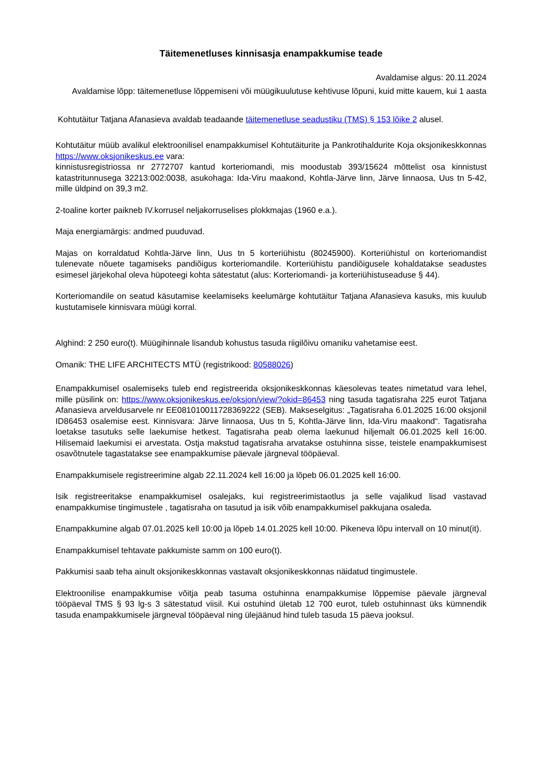Täitemenetluses kinnisasja enampakkumise teade
Avaldamise algus: 20.11.2024
Avaldamise lõpp: täitemenetluse lõppemiseni või müügikuulutuse kehtivuse lõpuni, kuid mitte kauem, kui 1 aasta
Kohtutäitur Tatjana Afanasieva avaldab teadaande täitemenetluse seadustiku (TMS) § 153 lõike 2 alusel.
Kohtutäitur müüb avalikul elektroonilisel enampakkumisel Kohtutäiturite ja Pankrotihaldurite Koja oksjonikeskkonnas https://www.oksjonikeskus.ee vara:
kinnistusregistriossa nr 2772707 kantud korteriomandi, mis moodustab 393/15624 mõttelist osa kinnistust katastritunnusega 32213:002:0038, asukohaga: Ida-Viru maakond, Kohtla-Järve linn, Järve linnaosa, Uus tn 5-42, mille üldpind on 39,3 m2.
2-toaline korter paikneb IV.korrusel neljakorruselises plokkmajas (1960 e.a.).
Maja energiamärgis: andmed puuduvad.
Majas on korraldatud Kohtla-Järve linn, Uus tn 5 korteriühistu (80245900). Korteriühistul on korteriomandist tulenevate nõuete tagamiseks pandiõigus korteriomandile. Korteriühistu pandiõigusele kohaldatakse seadustes esimesel järjekohal oleva hüpoteegi kohta sätestatut (alus: Korteriomandi- ja korteriühistuseaduse § 44).
Korteriomandile on seatud käsutamise keelamiseks keelumärge kohtutäitur Tatjana Afanasieva kasuks, mis kuulub kustutamisele kinnisvara müügi korral.
Alghind: 2 250 euro(t). Müügihinnale lisandub kohustus tasuda riigilõivu omaniku vahetamise eest.
Omanik: THE LIFE ARCHITECTS MTÜ (registrikood: 80588026)
Enampakkumisel osalemiseks tuleb end registreerida oksjonikeskkonnas käesolevas teates nimetatud vara lehel, mille püsilink on: https://www.oksjonikeskus.ee/oksjon/view/?okid=86453 ning tasuda tagatisraha 225 eurot Tatjana Afanasieva arveldusarvele nr EE081010011728369222 (SEB). Makseselgitus: „Tagatisraha 6.01.2025 16:00 oksjonil ID86453 osalemise eest. Kinnisvara: Järve linnaosa, Uus tn 5, Kohtla-Järve linn, Ida-Viru maakond“. Tagatisraha loetakse tasutuks selle laekumise hetkest. Tagatisraha peab olema laekunud hiljemalt 06.01.2025 kell 16:00. Hilisemaid laekumisi ei arvestata. Ostja makstud tagatisraha arvatakse ostuhinna sisse, teistele enampakkumisest osavõtnutele tagastatakse see enampakkumise päevale järgneval tööpäeval.
Enampakkumisele registreerimine algab 22.11.2024 kell 16:00 ja lõpeb 06.01.2025 kell 16:00.
Isik registreeritakse enampakkumisel osalejaks, kui registreerimistaotlus ja selle vajalikud lisad vastavad enampakkumise tingimustele , tagatisraha on tasutud ja isik võib enampakkumisel pakkujana osaleda.
Enampakkumine algab 07.01.2025 kell 10:00 ja lõpeb 14.01.2025 kell 10:00. Pikeneva lõpu intervall on 10 minut(it).
Enampakkumisel tehtavate pakkumiste samm on 100 euro(t).
Pakkumisi saab teha ainult oksjonikeskkonnas vastavalt oksjonikeskkonnas näidatud tingimustele.
Elektroonilise enampakkumise võitja peab tasuma ostuhinna enampakkumise lõppemise päevale järgneval tööpäeval TMS § 93 lg-s 3 sätestatud viisil. Kui ostuhind ületab 12 700 eurot, tuleb ostuhinnast üks kümnendik tasuda enampakkumisele järgneval tööpäeval ning ülejäänud hind tuleb tasuda 15 päeva jooksul.